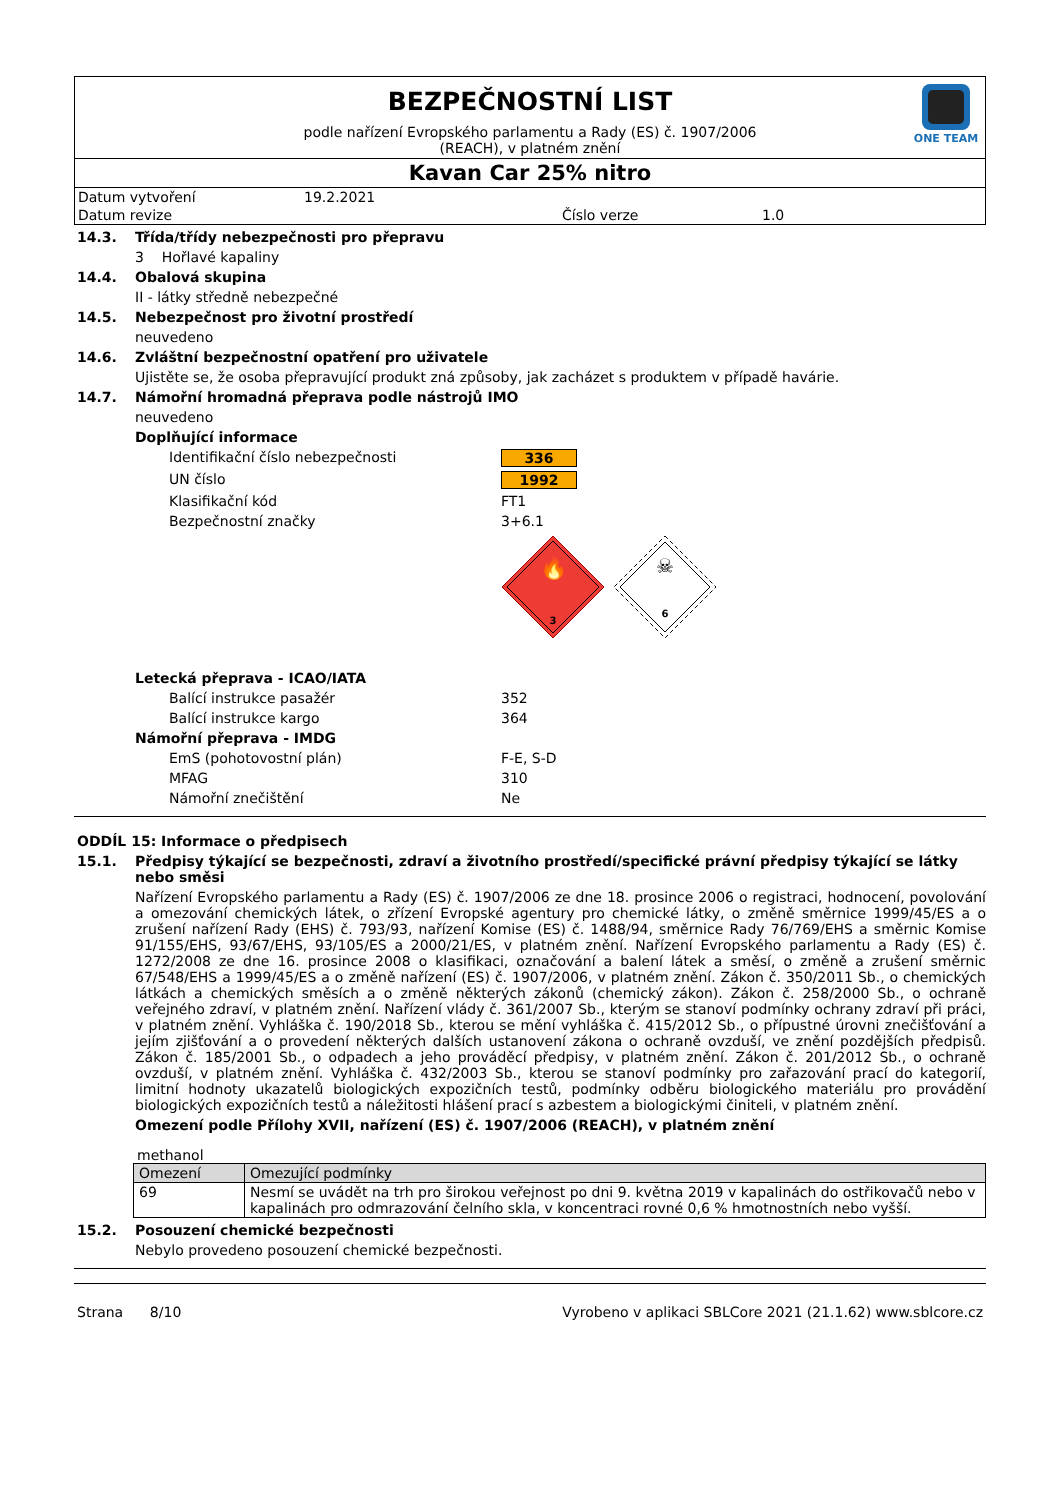BEZPEČNOSTNÍ LIST
podle nařízení Evropského parlamentu a Rady (ES) č. 1907/2006
(REACH), v platném znění
ONE TEAM
Kavan Car 25% nitro
Datum vytvoření 19.2.2021
Datum revize Číslo verze 1.0
14.3. Třída/třídy nebezpečnosti pro přepravu
3 Hořlavé kapaliny
14.4. Obalová skupina
II - látky středně nebezpečné
14.5. Nebezpečnost pro životní prostředí
neuvedeno
14.6. Zvláštní bezpečnostní opatření pro uživatele
Ujistěte se, že osoba přepravující produkt zná způsoby, jak zacházet s produktem v případě havárie.
14.7. Námořní hromadná přeprava podle nástrojů IMO
neuvedeno
Doplňující informace
Identifikační číslo nebezpečnosti 336
UN číslo 1992
Klasifikační kód FT1
Bezpečnostní značky 3+6.1
🔥
3
☠
6
Letecká přeprava - ICAO/IATA
Balící instrukce pasažér 352
Balící instrukce kargo 364
Námořní přeprava - IMDG
EmS (pohotovostní plán) F-E, S-D
MFAG 310
Námořní znečištění Ne
ODDÍL 15: Informace o předpisech
15.1. Předpisy týkající se bezpečnosti, zdraví a životního prostředí/specifické právní předpisy týkající se látky nebo směsi
Nařízení Evropského parlamentu a Rady (ES) č. 1907/2006 ze dne 18. prosince 2006 o registraci, hodnocení, povolování a omezování chemických látek, o zřízení Evropské agentury pro chemické látky, o změně směrnice 1999/45/ES a o zrušení nařízení Rady (EHS) č. 793/93, nařízení Komise (ES) č. 1488/94, směrnice Rady 76/769/EHS a směrnic Komise 91/155/EHS, 93/67/EHS, 93/105/ES a 2000/21/ES, v platném znění. Nařízení Evropského parlamentu a Rady (ES) č. 1272/2008 ze dne 16. prosince 2008 o klasifikaci, označování a balení látek a směsí, o změně a zrušení směrnic 67/548/EHS a 1999/45/ES a o změně nařízení (ES) č. 1907/2006, v platném znění. Zákon č. 350/2011 Sb., o chemických látkách a chemických směsích a o změně některých zákonů (chemický zákon). Zákon č. 258/2000 Sb., o ochraně veřejného zdraví, v platném znění. Nařízení vlády č. 361/2007 Sb., kterým se stanoví podmínky ochrany zdraví při práci, v platném znění. Vyhláška č. 190/2018 Sb., kterou se mění vyhláška č. 415/2012 Sb., o přípustné úrovni znečišťování a jejím zjišťování a o provedení některých dalších ustanovení zákona o ochraně ovzduší, ve znění pozdějších předpisů. Zákon č. 185/2001 Sb., o odpadech a jeho prováděcí předpisy, v platném znění. Zákon č. 201/2012 Sb., o ochraně ovzduší, v platném znění. Vyhláška č. 432/2003 Sb., kterou se stanoví podmínky pro zařazování prací do kategorií, limitní hodnoty ukazatelů biologických expozičních testů, podmínky odběru biologického materiálu pro provádění biologických expozičních testů a náležitosti hlášení prací s azbestem a biologickými činiteli, v platném znění.
Omezení podle Přílohy XVII, nařízení (ES) č. 1907/2006 (REACH), v platném znění
methanol
| Omezení | Omezující podmínky |
| --- | --- |
| 69 | Nesmí se uvádět na trh pro širokou veřejnost po dni 9. května 2019 v kapalinách do ostřikovačů nebo v kapalinách pro odmrazování čelního skla, v koncentraci rovné 0,6 % hmotnostních nebo vyšší. |
15.2. Posouzení chemické bezpečnosti
Nebylo provedeno posouzení chemické bezpečnosti.
Strana 8/10 Vyrobeno v aplikaci SBLCore 2021 (21.1.62) www.sblcore.cz